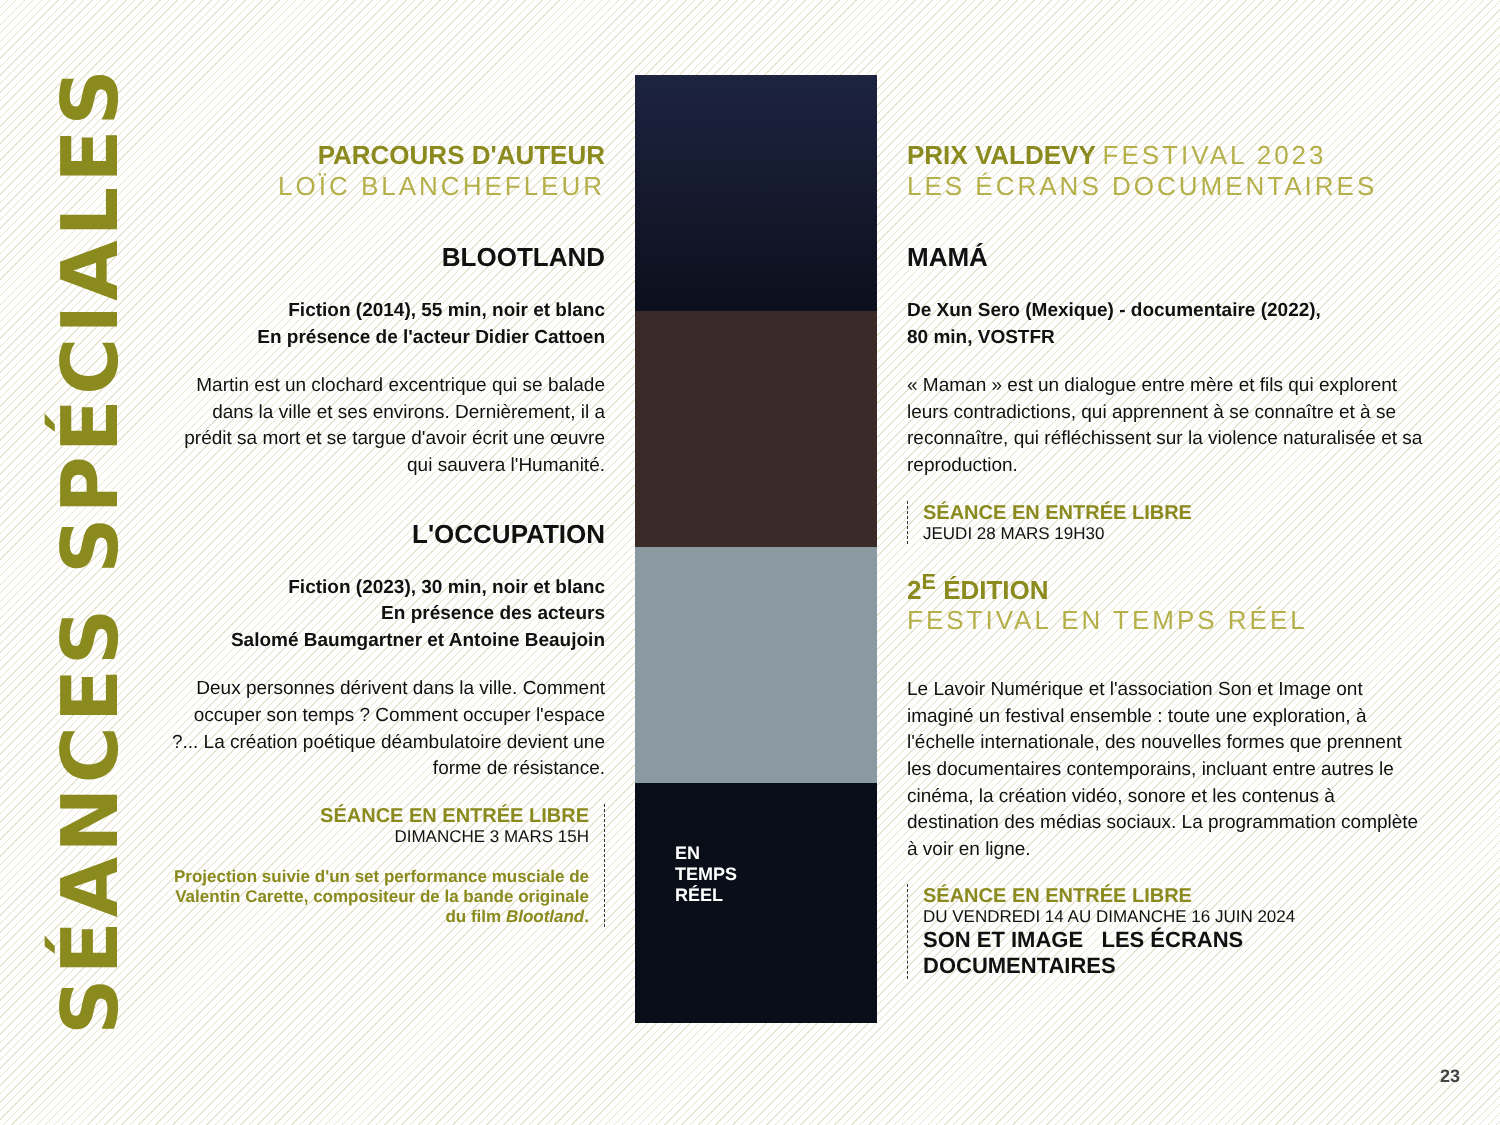SÉANCES SPÉCIALES
PARCOURS D'AUTEUR
LOÏC BLANCHEFLEUR
BLOOTLAND
Fiction (2014), 55 min, noir et blanc
En présence de l'acteur Didier Cattoen
Martin est un clochard excentrique qui se balade dans la ville et ses environs. Dernièrement, il a prédit sa mort et se targue d'avoir écrit une œuvre qui sauvera l'Humanité.
L'OCCUPATION
Fiction (2023), 30 min, noir et blanc
En présence des acteurs
Salomé Baumgartner et Antoine Beaujoin
Deux personnes dérivent dans la ville. Comment occuper son temps ? Comment occuper l'espace ?... La création poétique déambulatoire devient une forme de résistance.
SÉANCE EN ENTRÉE LIBRE
DIMANCHE 3 MARS 15H
Projection suivie d'un set performance musciale de Valentin Carette, compositeur de la bande originale du film Blootland.
EN
TEMPS
RÉEL
PRIX VALDEVY FESTIVAL 2023
LES ÉCRANS DOCUMENTAIRES
MAMÁ
De Xun Sero (Mexique) - documentaire (2022),
80 min, VOSTFR
« Maman » est un dialogue entre mère et fils qui explorent leurs contradictions, qui apprennent à se connaître et à se reconnaître, qui réfléchissent sur la violence naturalisée et sa reproduction.
SÉANCE EN ENTRÉE LIBRE
JEUDI 28 MARS 19H30
2<sup>E</sup> ÉDITION
FESTIVAL EN TEMPS RÉEL
Le Lavoir Numérique et l'association Son et Image ont imaginé un festival ensemble : toute une exploration, à l'échelle internationale, des nouvelles formes que prennent les documentaires contemporains, incluant entre autres le cinéma, la création vidéo, sonore et les contenus à destination des médias sociaux. La programmation complète à voir en ligne.
SÉANCE EN ENTRÉE LIBRE
DU VENDREDI 14 AU DIMANCHE 16 JUIN 2024
SON ET IMAGE LES ÉCRANS DOCUMENTAIRES
23